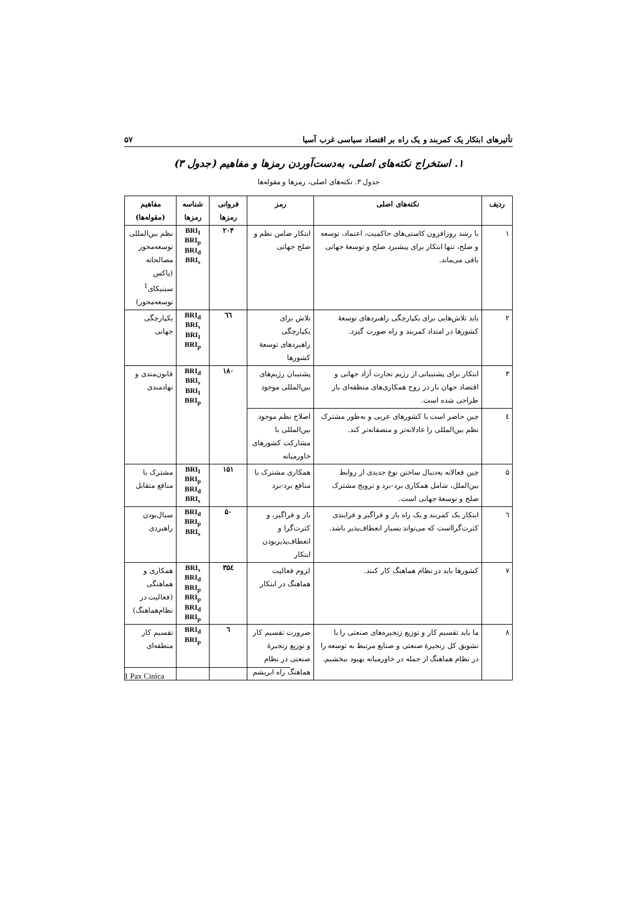تأثیرهای ابتکار یک کمربند و یک راه بر اقتصاد سیاسی غرب آسیا ۵۷
۱. استخراج نکته‌های اصلی، به‌دست‌آوردن رمزها و مفاهیم (جدول ۳)
جدول ۳. نکته‌های اصلی، رمزها و مقوله‌ها
| ردیف | نکته‌های اصلی | رمز | فروانی رمزها | شناسه رمزها | مفاهیم (مقوله‌ها) |
| --- | --- | --- | --- | --- | --- |
| ۱ | با رشد روزافزون کاستی‌های حاکمیت، اعتماد، توسعه و صلح، تنها ابتکار برای پیشبرد صلح و توسعهٔ جهانی باقی می‌ماند. | ابتکار ضامن نظم و صلح جهانی | ۲۰۴ | BRI<sub>I</sub> BRI<sub>p</sub> BRI<sub>d</sub> BRI<sub>s</sub> | نظم بین‌المللی توسعه‌محور مصالحانه (پاکس سینیکای<sup>1</sup> توسعه‌محور) |
| ۲ | باید تلاش‌هایی برای یکپارچگی راهبردهای توسعهٔ کشورها در امتداد کمربند و راه صورت گیرد. | تلاش برای یکپارچگی راهبردهای توسعهٔ کشورها | ٦٦ | BRI<sub>d</sub> BRI<sub>s</sub> BRI<sub>I</sub> BRI<sub>p</sub> | یکپارچگی جهانی |
| ۳ | ابتکار برای پشتیبانی از رژیم تجارت آزاد جهانی و اقتصاد جهان باز در روح همکاری‌های منطقه‌ای باز طراحی شده است. | پشتیبان رژیم‌های بین‌المللی موجود | ۱۸۰ | BRI<sub>d</sub> BRI<sub>s</sub> BRI<sub>I</sub> BRI<sub>p</sub> | قانون‌مندی و نهادمندی |
| ٤ | چین حاضر است با کشورهای عربی و به‌طور مشترک نظم بین‌المللی را عادلانه‌تر و منصفانه‌تر کند. | اصلاح نظم موجود بین‌المللی با مشارکت کشورهای خاورمیانه | | | |
| ۵ | چین فعالانه به‌دنبال ساختن نوع جدیدی از روابط بین‌الملل، شامل همکاری برد-برد و ترویج مشترک صلح و توسعهٔ جهانی است. | همکاری مشترک با منافع برد-برد | ۱۵۱ | BRI<sub>I</sub> BRI<sub>p</sub> BRI<sub>d</sub> BRI<sub>s</sub> | مشترک با منافع متقابل |
| ٦ | ابتکار یک کمربند و یک راه باز و فراگیر و فرایندی کثرت‌گرااست که می‌تواند بسیار انعطاف‌پذیر باشد. | باز و فراگیر، و کثرت‌گرا و انعطاف‌پذیربودن ابتکار | ۵۰ | BRI<sub>d</sub> BRI<sub>p</sub> BRI<sub>s</sub> | سیال‌بودن راهبردی |
| ۷ | کشورها باید در نظام هماهنگ کار کنند. | لزوم فعالیت هماهنگ در ابتکار | ۳۵٤ | BRI<sub>s</sub> BRI<sub>d</sub> BRI<sub>p</sub> BRI<sub>p</sub> BRI<sub>d</sub> BRI<sub>p</sub> | همکاری و هماهنگی (فعالیت در نظام‌هماهنگ) |
| ۸ | ما باید تقسیم کار و توزیع زنجیره‌های صنعتی را با تشویق کل زنجیرهٔ صنعتی و صنایع مرتبط به توسعه را در نظام هماهنگ از جمله در خاورمیانه بهبود ببخشیم. | ضرورت تقسیم کار و توزیع زنجیرهٔ صنعتی در نظام هماهنگ راه ابریشم | ٦ | BRI<sub>d</sub> BRI<sub>p</sub> | تقسیم کار منطقه‌ای |
1 Pax Cinica